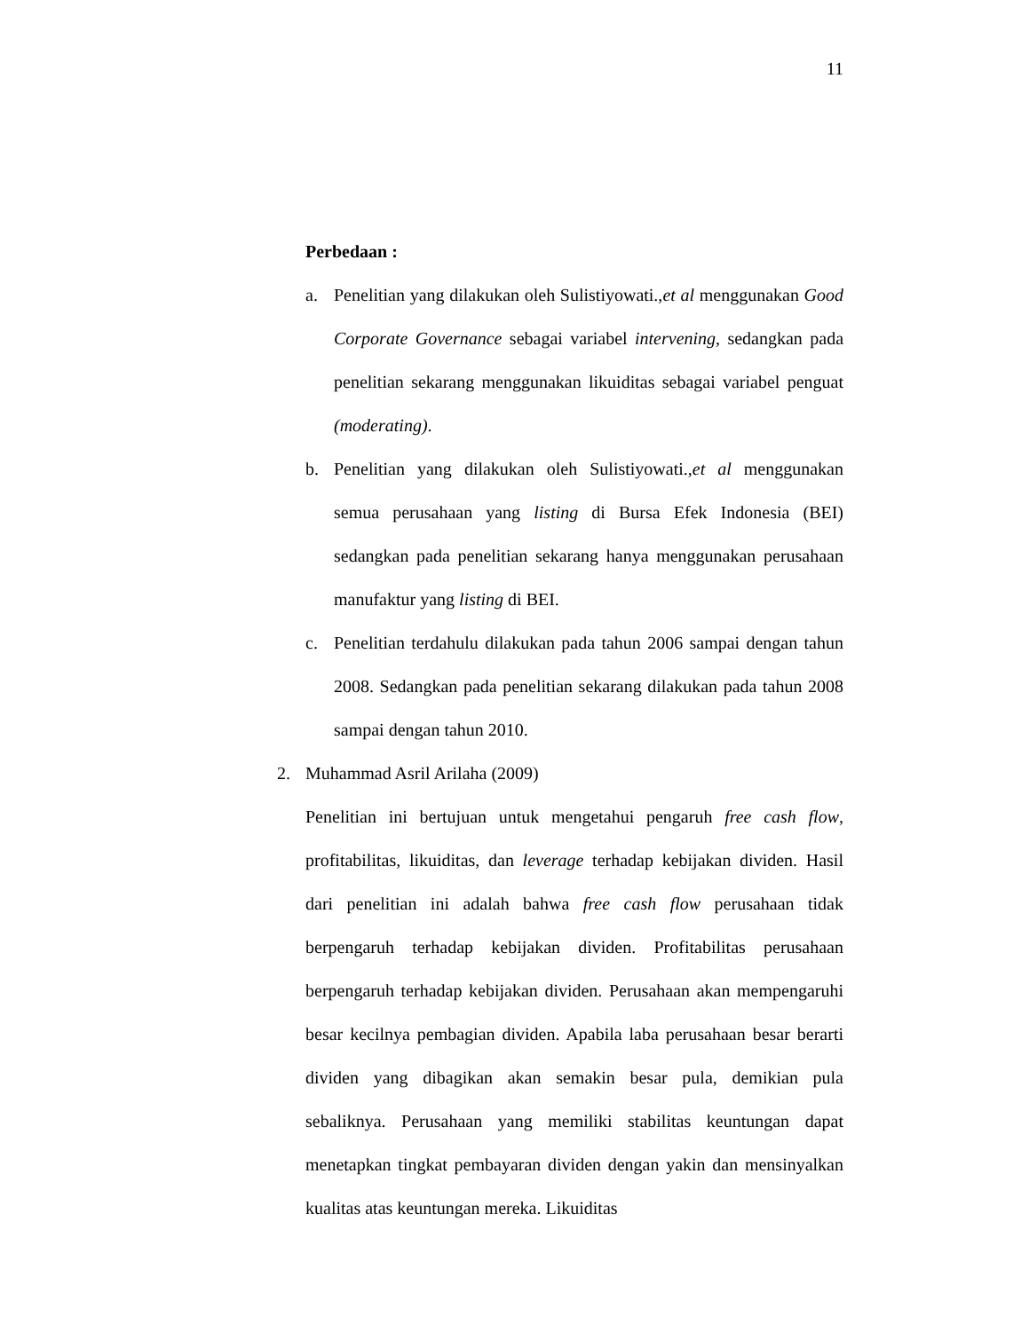11
Perbedaan :
a. Penelitian yang dilakukan oleh Sulistiyowati.,et al menggunakan Good Corporate Governance sebagai variabel intervening, sedangkan pada penelitian sekarang menggunakan likuiditas sebagai variabel penguat (moderating).
b. Penelitian yang dilakukan oleh Sulistiyowati.,et al menggunakan semua perusahaan yang listing di Bursa Efek Indonesia (BEI) sedangkan pada penelitian sekarang hanya menggunakan perusahaan manufaktur yang listing di BEI.
c. Penelitian terdahulu dilakukan pada tahun 2006 sampai dengan tahun 2008. Sedangkan pada penelitian sekarang dilakukan pada tahun 2008 sampai dengan tahun 2010.
2. Muhammad Asril Arilaha (2009)
Penelitian ini bertujuan untuk mengetahui pengaruh free cash flow, profitabilitas, likuiditas, dan leverage terhadap kebijakan dividen. Hasil dari penelitian ini adalah bahwa free cash flow perusahaan tidak berpengaruh terhadap kebijakan dividen. Profitabilitas perusahaan berpengaruh terhadap kebijakan dividen. Perusahaan akan mempengaruhi besar kecilnya pembagian dividen. Apabila laba perusahaan besar berarti dividen yang dibagikan akan semakin besar pula, demikian pula sebaliknya. Perusahaan yang memiliki stabilitas keuntungan dapat menetapkan tingkat pembayaran dividen dengan yakin dan mensinyalkan kualitas atas keuntungan mereka. Likuiditas